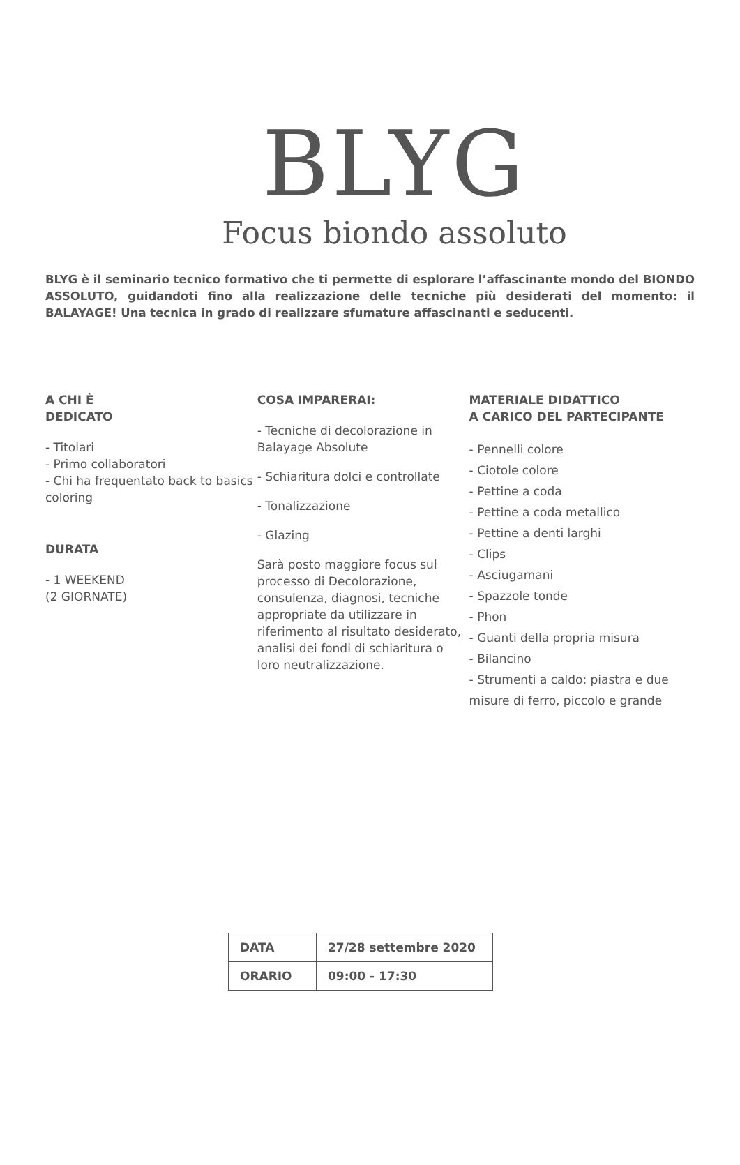BLYG
Focus biondo assoluto
BLYG è il seminario tecnico formativo che ti permette di esplorare l’affascinante mondo del BIONDO ASSOLUTO, guidandoti fino alla realizzazione delle tecniche più desiderati del momento: il BALAYAGE! Una tecnica in grado di realizzare sfumature affascinanti e seducenti.
A CHI È
DEDICATO
- Titolari
- Primo collaboratori
- Chi ha frequentato back to basics coloring
DURATA
- 1 WEEKEND
(2 GIORNATE)
COSA IMPARERAI:
- Tecniche di decolorazione in Balayage Absolute
- Schiaritura dolci e controllate
- Tonalizzazione
- Glazing
Sarà posto maggiore focus sul processo di Decolorazione, consulenza, diagnosi, tecniche appropriate da utilizzare in riferimento al risultato desiderato, analisi dei fondi di schiaritura o loro neutralizzazione.
MATERIALE DIDATTICO
A CARICO DEL PARTECIPANTE
- Pennelli colore
- Ciotole colore
- Pettine a coda
- Pettine a coda metallico
- Pettine a denti larghi
- Clips
- Asciugamani
- Spazzole tonde
- Phon
- Guanti della propria misura
- Bilancino
- Strumenti a caldo: piastra e due misure di ferro, piccolo e grande
| DATA | 27/28 settembre 2020 |
| ORARIO | 09:00 - 17:30 |